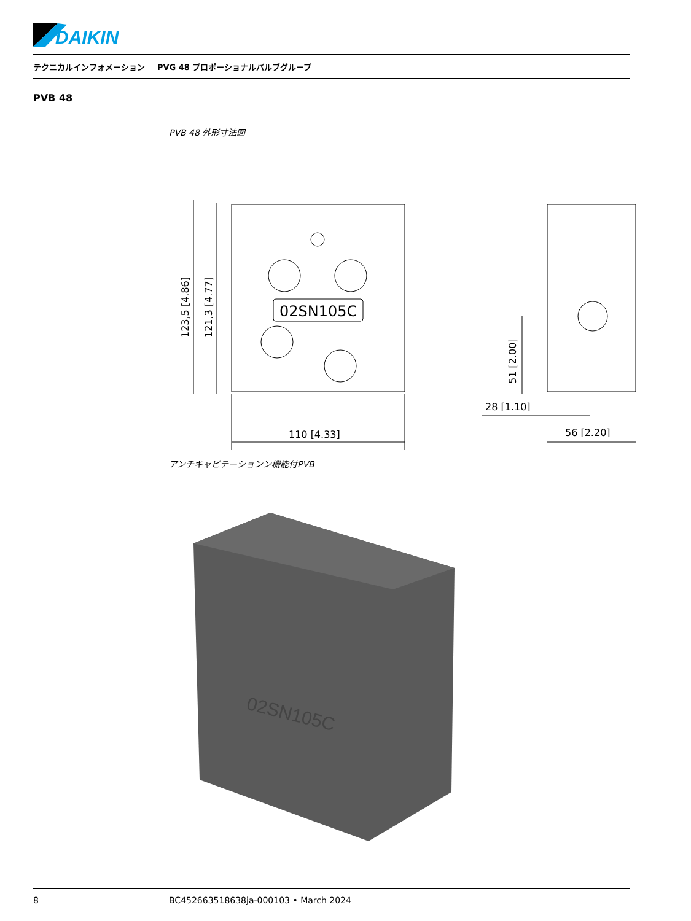DAIKIN
テクニカルインフォメーション PVG 48 プロポーショナルバルブグループ
PVB 48
PVB 48 外形寸法図
02SN105C
110 [4.33]
123,5 [4.86]
121,3 [4.77]
56 [2.20]
28 [1.10]
51 [2.00]
アンチキャビテーションン機能付PVB
02SN105C
8 BC452663518638ja-000103 • March 2024